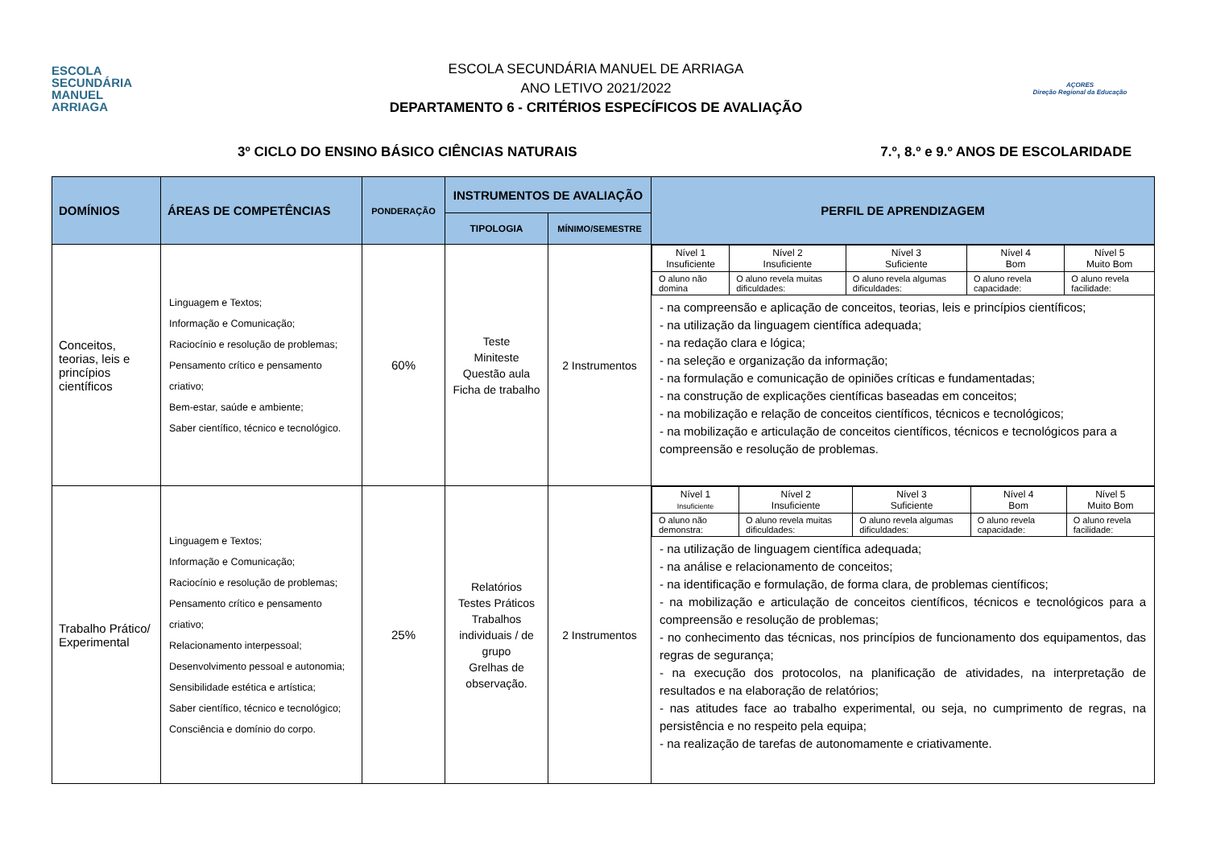ESCOLA
SECUNDÁRIA
MANUEL
ARRIAGA
ESCOLA SECUNDÁRIA MANUEL DE ARRIAGA
ANO LETIVO 2021/2022
DEPARTAMENTO 6 - CRITÉRIOS ESPECÍFICOS DE AVALIAÇÃO
AÇORES
Direção Regional da Educação
3º CICLO DO ENSINO BÁSICO CIÊNCIAS NATURAIS 7.º, 8.º e 9.º ANOS DE ESCOLARIDADE
| DOMÍNIOS | ÁREAS DE COMPETÊNCIAS | PONDERAÇÃO | INSTRUMENTOS DE AVALIAÇÃO | | PERFIL DE APRENDIZAGEM |
| --- | --- | --- | --- | --- | --- |
| | | | TIPOLOGIA | MÍNIMO/SEMESTRE | |
| Conceitos, teorias, leis e princípios científicos | Linguagem e Textos; Informação e Comunicação; Raciocínio e resolução de problemas; Pensamento crítico e pensamento criativo; Bem-estar, saúde e ambiente; Saber científico, técnico e tecnológico. | 60% | Teste Miniteste Questão aula Ficha de trabalho | 2 Instrumentos | / Nível 1 Insuficiente / Nível 2 Insuficiente / Nível 3 Suficiente / Nível 4 Bom / Nível 5 Muito Bom / / O aluno não domina / O aluno revela muitas dificuldades: / O aluno revela algumas dificuldades: / O aluno revela capacidade: / O aluno revela facilidade: / - na compreensão e aplicação de conceitos, teorias, leis e princípios científicos; - na utilização da linguagem científica adequada; - na redação clara e lógica; - na seleção e organização da informação; - na formulação e comunicação de opiniões críticas e fundamentadas; - na construção de explicações científicas baseadas em conceitos; - na mobilização e relação de conceitos científicos, técnicos e tecnológicos; - na mobilização e articulação de conceitos científicos, técnicos e tecnológicos para a compreensão e resolução de problemas. |
| Trabalho Prático/ Experimental | Linguagem e Textos; Informação e Comunicação; Raciocínio e resolução de problemas; Pensamento crítico e pensamento criativo; Relacionamento interpessoal; Desenvolvimento pessoal e autonomia; Sensibilidade estética e artística; Saber científico, técnico e tecnológico; Consciência e domínio do corpo. | 25% | Relatórios Testes Práticos Trabalhos individuais / de grupo Grelhas de observação. | 2 Instrumentos | / Nível 1 Insuficiente / Nível 2 Insuficiente / Nível 3 Suficiente / Nível 4 Bom / Nível 5 Muito Bom / / O aluno não demonstra: / O aluno revela muitas dificuldades: / O aluno revela algumas dificuldades: / O aluno revela capacidade: / O aluno revela facilidade: / - na utilização de linguagem científica adequada; - na análise e relacionamento de conceitos; - na identificação e formulação, de forma clara, de problemas científicos; - na mobilização e articulação de conceitos científicos, técnicos e tecnológicos para a compreensão e resolução de problemas; - no conhecimento das técnicas, nos princípios de funcionamento dos equipamentos, das regras de segurança; - na execução dos protocolos, na planificação de atividades, na interpretação de resultados e na elaboração de relatórios; - nas atitudes face ao trabalho experimental, ou seja, no cumprimento de regras, na persistência e no respeito pela equipa; - na realização de tarefas de autonomamente e criativamente. |